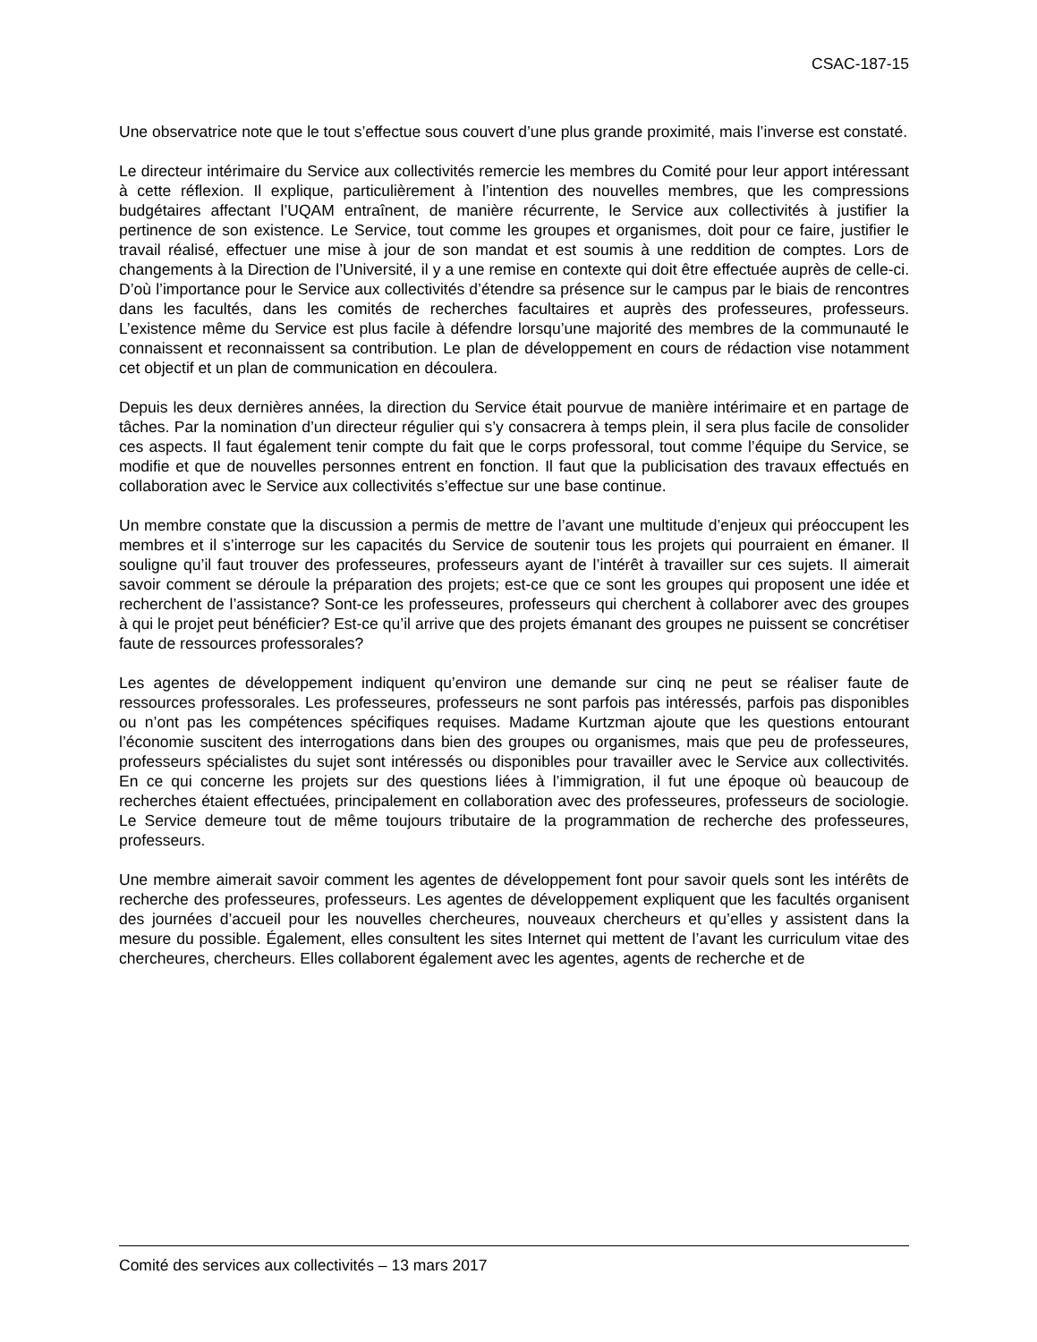CSAC-187-15
Une observatrice note que le tout s’effectue sous couvert d’une plus grande proximité, mais l’inverse est constaté.
Le directeur intérimaire du Service aux collectivités remercie les membres du Comité pour leur apport intéressant à cette réflexion. Il explique, particulièrement à l’intention des nouvelles membres, que les compressions budgétaires affectant l’UQAM entraînent, de manière récurrente, le Service aux collectivités à justifier la pertinence de son existence. Le Service, tout comme les groupes et organismes, doit pour ce faire, justifier le travail réalisé, effectuer une mise à jour de son mandat et est soumis à une reddition de comptes. Lors de changements à la Direction de l’Université, il y a une remise en contexte qui doit être effectuée auprès de celle-ci. D’où l’importance pour le Service aux collectivités d’étendre sa présence sur le campus par le biais de rencontres dans les facultés, dans les comités de recherches facultaires et auprès des professeures, professeurs. L’existence même du Service est plus facile à défendre lorsqu’une majorité des membres de la communauté le connaissent et reconnaissent sa contribution. Le plan de développement en cours de rédaction vise notamment cet objectif et un plan de communication en découlera.
Depuis les deux dernières années, la direction du Service était pourvue de manière intérimaire et en partage de tâches. Par la nomination d’un directeur régulier qui s’y consacrera à temps plein, il sera plus facile de consolider ces aspects. Il faut également tenir compte du fait que le corps professoral, tout comme l’équipe du Service, se modifie et que de nouvelles personnes entrent en fonction. Il faut que la publicisation des travaux effectués en collaboration avec le Service aux collectivités s’effectue sur une base continue.
Un membre constate que la discussion a permis de mettre de l’avant une multitude d’enjeux qui préoccupent les membres et il s’interroge sur les capacités du Service de soutenir tous les projets qui pourraient en émaner. Il souligne qu’il faut trouver des professeures, professeurs ayant de l’intérêt à travailler sur ces sujets. Il aimerait savoir comment se déroule la préparation des projets; est-ce que ce sont les groupes qui proposent une idée et recherchent de l’assistance? Sont-ce les professeures, professeurs qui cherchent à collaborer avec des groupes à qui le projet peut bénéficier? Est-ce qu’il arrive que des projets émanant des groupes ne puissent se concrétiser faute de ressources professorales?
Les agentes de développement indiquent qu’environ une demande sur cinq ne peut se réaliser faute de ressources professorales. Les professeures, professeurs ne sont parfois pas intéressés, parfois pas disponibles ou n’ont pas les compétences spécifiques requises. Madame Kurtzman ajoute que les questions entourant l’économie suscitent des interrogations dans bien des groupes ou organismes, mais que peu de professeures, professeurs spécialistes du sujet sont intéressés ou disponibles pour travailler avec le Service aux collectivités. En ce qui concerne les projets sur des questions liées à l’immigration, il fut une époque où beaucoup de recherches étaient effectuées, principalement en collaboration avec des professeures, professeurs de sociologie. Le Service demeure tout de même toujours tributaire de la programmation de recherche des professeures, professeurs.
Une membre aimerait savoir comment les agentes de développement font pour savoir quels sont les intérêts de recherche des professeures, professeurs. Les agentes de développement expliquent que les facultés organisent des journées d’accueil pour les nouvelles chercheures, nouveaux chercheurs et qu’elles y assistent dans la mesure du possible. Également, elles consultent les sites Internet qui mettent de l’avant les curriculum vitae des chercheures, chercheurs. Elles collaborent également avec les agentes, agents de recherche et de
Comité des services aux collectivités – 13 mars 2017